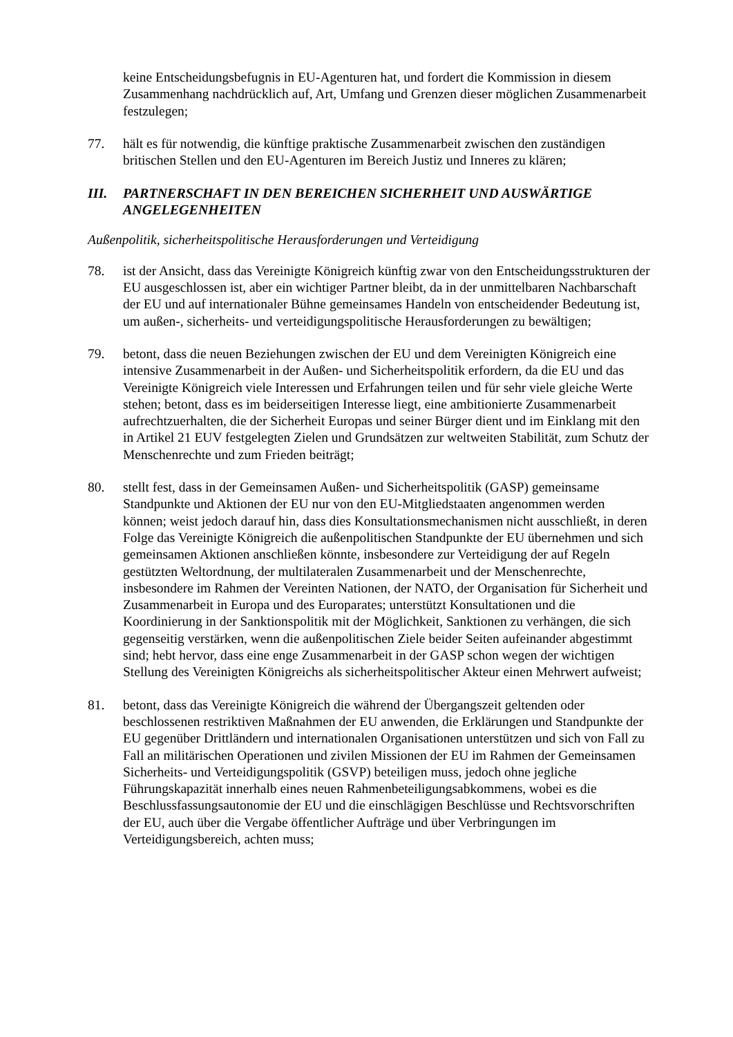keine Entscheidungsbefugnis in EU-Agenturen hat, und fordert die Kommission in diesem Zusammenhang nachdrücklich auf, Art, Umfang und Grenzen dieser möglichen Zusammenarbeit festzulegen;
77. hält es für notwendig, die künftige praktische Zusammenarbeit zwischen den zuständigen britischen Stellen und den EU-Agenturen im Bereich Justiz und Inneres zu klären;
III. PARTNERSCHAFT IN DEN BEREICHEN SICHERHEIT UND AUSWÄRTIGE ANGELEGENHEITEN
Außenpolitik, sicherheitspolitische Herausforderungen und Verteidigung
78. ist der Ansicht, dass das Vereinigte Königreich künftig zwar von den Entscheidungsstrukturen der EU ausgeschlossen ist, aber ein wichtiger Partner bleibt, da in der unmittelbaren Nachbarschaft der EU und auf internationaler Bühne gemeinsames Handeln von entscheidender Bedeutung ist, um außen-, sicherheits- und verteidigungspolitische Herausforderungen zu bewältigen;
79. betont, dass die neuen Beziehungen zwischen der EU und dem Vereinigten Königreich eine intensive Zusammenarbeit in der Außen- und Sicherheitspolitik erfordern, da die EU und das Vereinigte Königreich viele Interessen und Erfahrungen teilen und für sehr viele gleiche Werte stehen; betont, dass es im beiderseitigen Interesse liegt, eine ambitionierte Zusammenarbeit aufrechtzuerhalten, die der Sicherheit Europas und seiner Bürger dient und im Einklang mit den in Artikel 21 EUV festgelegten Zielen und Grundsätzen zur weltweiten Stabilität, zum Schutz der Menschenrechte und zum Frieden beiträgt;
80. stellt fest, dass in der Gemeinsamen Außen- und Sicherheitspolitik (GASP) gemeinsame Standpunkte und Aktionen der EU nur von den EU-Mitgliedstaaten angenommen werden können; weist jedoch darauf hin, dass dies Konsultationsmechanismen nicht ausschließt, in deren Folge das Vereinigte Königreich die außenpolitischen Standpunkte der EU übernehmen und sich gemeinsamen Aktionen anschließen könnte, insbesondere zur Verteidigung der auf Regeln gestützten Weltordnung, der multilateralen Zusammenarbeit und der Menschenrechte, insbesondere im Rahmen der Vereinten Nationen, der NATO, der Organisation für Sicherheit und Zusammenarbeit in Europa und des Europarates; unterstützt Konsultationen und die Koordinierung in der Sanktionspolitik mit der Möglichkeit, Sanktionen zu verhängen, die sich gegenseitig verstärken, wenn die außenpolitischen Ziele beider Seiten aufeinander abgestimmt sind; hebt hervor, dass eine enge Zusammenarbeit in der GASP schon wegen der wichtigen Stellung des Vereinigten Königreichs als sicherheitspolitischer Akteur einen Mehrwert aufweist;
81. betont, dass das Vereinigte Königreich die während der Übergangszeit geltenden oder beschlossenen restriktiven Maßnahmen der EU anwenden, die Erklärungen und Standpunkte der EU gegenüber Drittländern und internationalen Organisationen unterstützen und sich von Fall zu Fall an militärischen Operationen und zivilen Missionen der EU im Rahmen der Gemeinsamen Sicherheits- und Verteidigungspolitik (GSVP) beteiligen muss, jedoch ohne jegliche Führungskapazität innerhalb eines neuen Rahmenbeteiligungsabkommens, wobei es die Beschlussfassungsautonomie der EU und die einschlägigen Beschlüsse und Rechtsvorschriften der EU, auch über die Vergabe öffentlicher Aufträge und über Verbringungen im Verteidigungsbereich, achten muss;